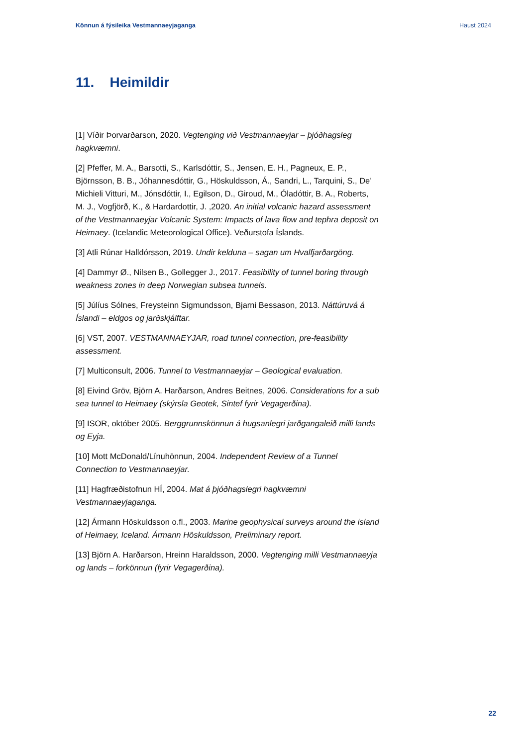Könnun á fýsileika Vestmannaeyjaganga Haust 2024
11. Heimildir
[1] Víðir Þorvarðarson, 2020. Vegtenging við Vestmannaeyjar – þjóðhagsleg hagkvæmni.
[2] Pfeffer, M. A., Barsotti, S., Karlsdóttir, S., Jensen, E. H., Pagneux, E. P., Björnsson, B. B., Jóhannesdóttir, G., Höskuldsson, Á., Sandri, L., Tarquini, S., De’ Michieli Vitturi, M., Jónsdóttir, I., Egilson, D., Giroud, M., Óladóttir, B. A., Roberts, M. J., Vogfjörð, K., & Hardardottir, J. ,2020. An initial volcanic hazard assessment of the Vestmannaeyjar Volcanic System: Impacts of lava flow and tephra deposit on Heimaey. (Icelandic Meteorological Office). Veðurstofa Íslands.
[3] Atli Rúnar Halldórsson, 2019. Undir kelduna – sagan um Hvalfjarðargöng.
[4] Dammyr Ø., Nilsen B., Gollegger J., 2017. Feasibility of tunnel boring through weakness zones in deep Norwegian subsea tunnels.
[5] Júlíus Sólnes, Freysteinn Sigmundsson, Bjarni Bessason, 2013. Náttúruvá á Íslandi – eldgos og jarðskjálftar.
[6] VST, 2007. VESTMANNAEYJAR, road tunnel connection, pre-feasibility assessment.
[7] Multiconsult, 2006. Tunnel to Vestmannaeyjar – Geological evaluation.
[8] Eivind Gröv, Björn A. Harðarson, Andres Beitnes, 2006. Considerations for a sub sea tunnel to Heimaey (skýrsla Geotek, Sintef fyrir Vegagerðina).
[9] ISOR, október 2005. Berggrunnskönnun á hugsanlegri jarðgangaleið milli lands og Eyja.
[10] Mott McDonald/Línuhönnun, 2004. Independent Review of a Tunnel Connection to Vestmannaeyjar.
[11] Hagfræðistofnun HÍ, 2004. Mat á þjóðhagslegri hagkvæmni Vestmannaeyjaganga.
[12] Ármann Höskuldsson o.fl., 2003. Marine geophysical surveys around the island of Heimaey, Iceland. Ármann Höskuldsson, Preliminary report.
[13] Björn A. Harðarson, Hreinn Haraldsson, 2000. Vegtenging milli Vestmannaeyja og lands – forkönnun (fyrir Vegagerðina).
22